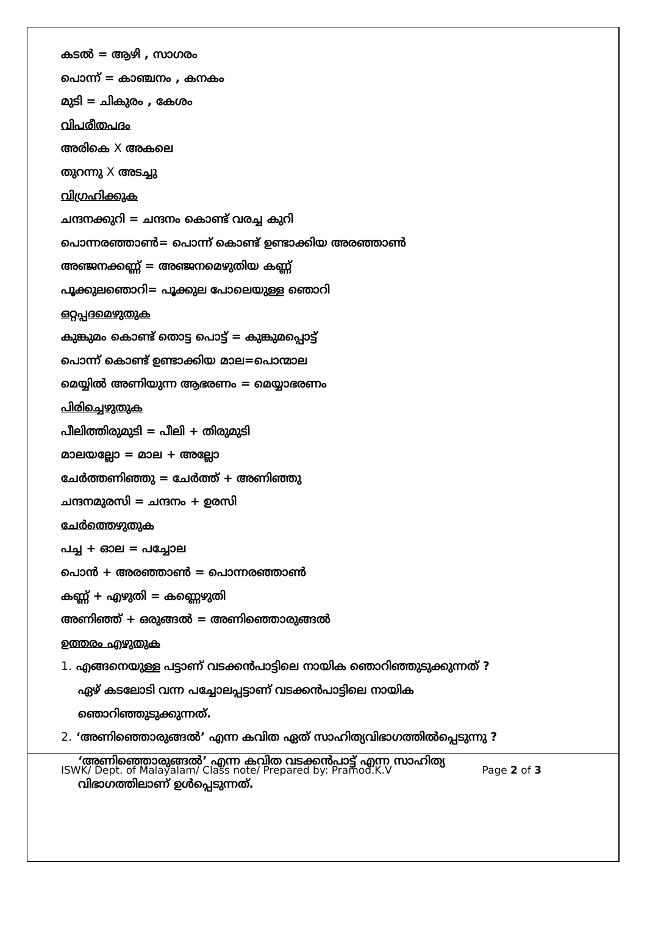കടൽ = ആഴി , സാഗരം
പൊന്ന് = കാഞ്ചനം , കനകം
മുടി = ചികുരം , കേശം
വിപരീതപദം
അരികെ X അകലെ
തുറന്നു X അടച്ചു
വിഗ്രഹിക്കുക
ചന്ദനക്കുറി = ചന്ദനം കൊണ്ട് വരച്ച കുറി
പൊന്നരഞ്ഞാൺ= പൊന്ന് കൊണ്ട് ഉണ്ടാക്കിയ അരഞ്ഞാൺ
അഞ്ജനക്കണ്ണ് = അഞ്ജനമെഴുതിയ കണ്ണ്
പൂക്കുലഞൊറി= പൂക്കുല പോലെയുള്ള ഞൊറി
ഒറ്റപ്പദമെഴുതുക
കുങ്കുമം കൊണ്ട് തൊട്ട പൊട്ട് = കുങ്കുമപ്പൊട്ട്
പൊന്ന് കൊണ്ട് ഉണ്ടാക്കിയ മാല=പൊന്മാല
മെയ്യിൽ അണിയുന്ന ആഭരണം = മെയ്യാഭരണം
പിരിച്ചെഴുതുക
പീലിത്തിരുമുടി = പീലി + തിരുമുടി
മാലയല്ലോ = മാല + അല്ലോ
ചേർത്തണിഞ്ഞു = ചേർത്ത് + അണിഞ്ഞു
ചന്ദനമുരസി = ചന്ദനം + ഉരസി
ചേർത്തെഴുതുക
പച്ച + ഓല = പച്ചോല
പൊൻ + അരഞ്ഞാൺ = പൊന്നരഞ്ഞാൺ
കണ്ണ് + എഴുതി = കണ്ണെഴുതി
അണിഞ്ഞ് + ഒരുങ്ങൽ = അണിഞ്ഞൊരുങ്ങൽ
ഉത്തരം എഴുതുക
1. എങ്ങനെയുള്ള പട്ടാണ് വടക്കൻപാട്ടിലെ നായിക ഞൊറിഞ്ഞുടുക്കുന്നത് ?
ഏഴ് കടലോടി വന്ന പച്ചോലപ്പട്ടാണ് വടക്കൻപാട്ടിലെ നായിക
ഞൊറിഞ്ഞുടുക്കുന്നത്.
2. ‘അണിഞ്ഞൊരുങ്ങൽ’ എന്ന കവിത ഏത് സാഹിത്യവിഭാഗത്തിൽപ്പെടുന്നു ?
‘അണിഞ്ഞൊരുങ്ങൽ’ എന്ന കവിത വടക്കൻപാട്ട് എന്ന സാഹിത്യ
വിഭാഗത്തിലാണ് ഉൾപ്പെടുന്നത്.
ISWK/ Dept. of Malayalam/ Class note/ Prepared by: Pramod.K.V Page 2 of 3